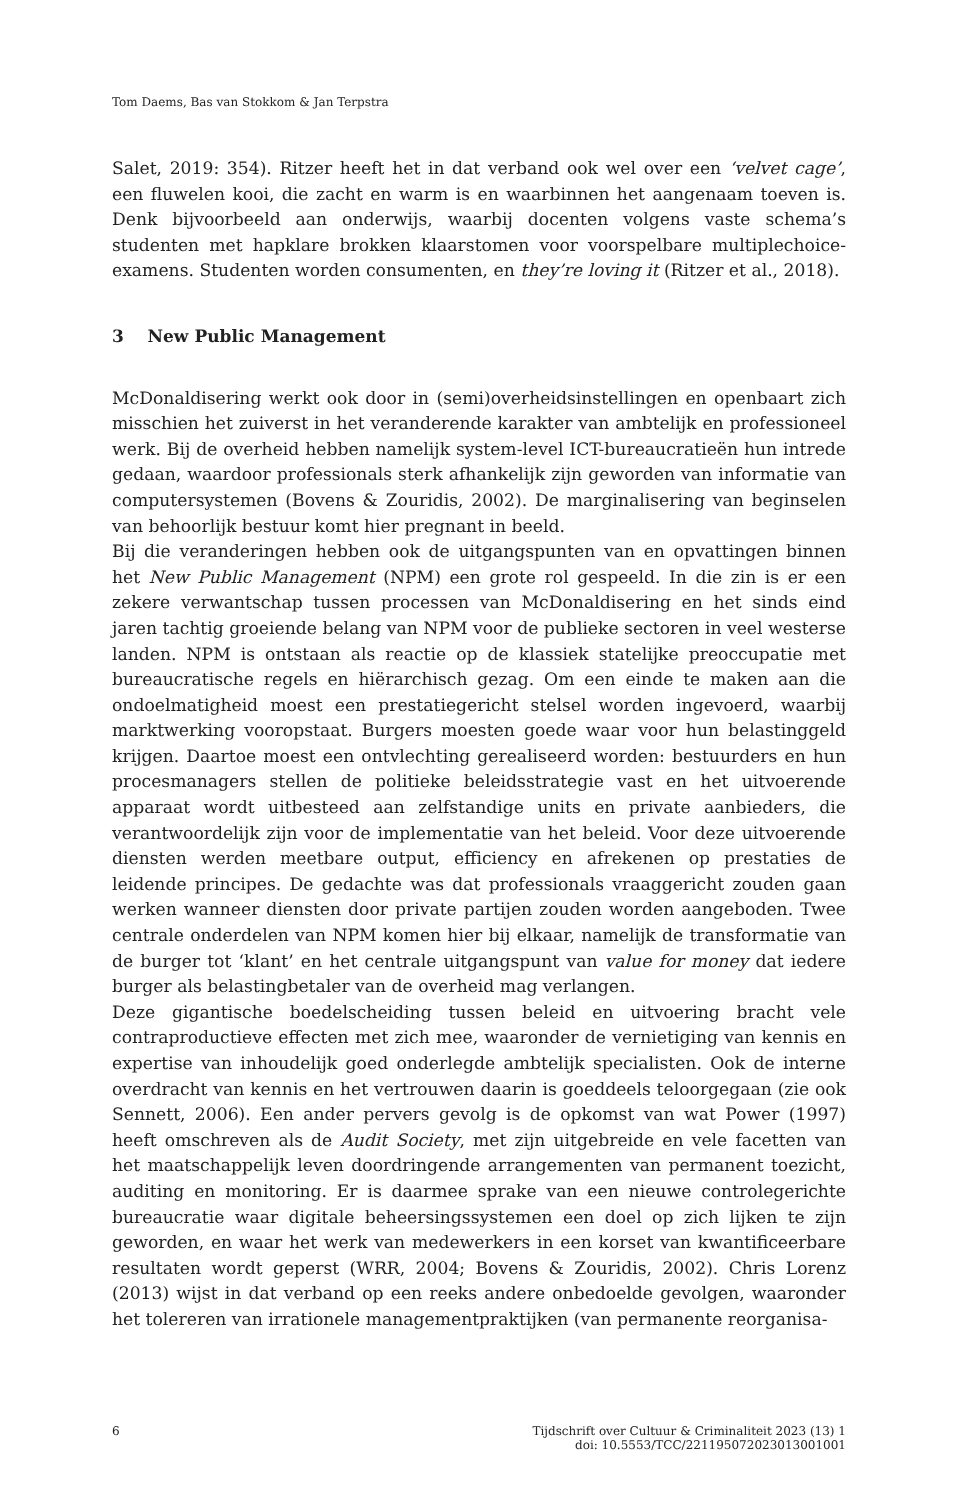Tom Daems, Bas van Stokkom & Jan Terpstra
Salet, 2019: 354). Ritzer heeft het in dat verband ook wel over een ‘velvet cage’, een fluwelen kooi, die zacht en warm is en waarbinnen het aangenaam toeven is. Denk bijvoorbeeld aan onderwijs, waarbij docenten volgens vaste schema’s studenten met hapklare brokken klaarstomen voor voorspelbare multiplechoice-examens. Studenten worden consumenten, en they’re loving it (Ritzer et al., 2018).
3 New Public Management
McDonaldisering werkt ook door in (semi)overheidsinstellingen en openbaart zich misschien het zuiverst in het veranderende karakter van ambtelijk en professioneel werk. Bij de overheid hebben namelijk system-level ICT-bureaucratieën hun intrede gedaan, waardoor professionals sterk afhankelijk zijn geworden van informatie van computersystemen (Bovens & Zouridis, 2002). De marginalisering van beginselen van behoorlijk bestuur komt hier pregnant in beeld.
Bij die veranderingen hebben ook de uitgangspunten van en opvattingen binnen het New Public Management (NPM) een grote rol gespeeld. In die zin is er een zekere verwantschap tussen processen van McDonaldisering en het sinds eind jaren tachtig groeiende belang van NPM voor de publieke sectoren in veel westerse landen. NPM is ontstaan als reactie op de klassiek statelijke preoccupatie met bureaucratische regels en hiërarchisch gezag. Om een einde te maken aan die ondoelmatigheid moest een prestatiegericht stelsel worden ingevoerd, waarbij marktwerking vooropstaat. Burgers moesten goede waar voor hun belastinggeld krijgen. Daartoe moest een ontvlechting gerealiseerd worden: bestuurders en hun procesmanagers stellen de politieke beleidsstrategie vast en het uitvoerende apparaat wordt uitbesteed aan zelfstandige units en private aanbieders, die verantwoordelijk zijn voor de implementatie van het beleid. Voor deze uitvoerende diensten werden meetbare output, efficiency en afrekenen op prestaties de leidende principes. De gedachte was dat professionals vraaggericht zouden gaan werken wanneer diensten door private partijen zouden worden aangeboden. Twee centrale onderdelen van NPM komen hier bij elkaar, namelijk de transformatie van de burger tot ‘klant’ en het centrale uitgangspunt van value for money dat iedere burger als belastingbetaler van de overheid mag verlangen.
Deze gigantische boedelscheiding tussen beleid en uitvoering bracht vele contraproductieve effecten met zich mee, waaronder de vernietiging van kennis en expertise van inhoudelijk goed onderlegde ambtelijk specialisten. Ook de interne overdracht van kennis en het vertrouwen daarin is goeddeels teloorgegaan (zie ook Sennett, 2006). Een ander pervers gevolg is de opkomst van wat Power (1997) heeft omschreven als de Audit Society, met zijn uitgebreide en vele facetten van het maatschappelijk leven doordringende arrangementen van permanent toezicht, auditing en monitoring. Er is daarmee sprake van een nieuwe controlegerichte bureaucratie waar digitale beheersingssystemen een doel op zich lijken te zijn geworden, en waar het werk van medewerkers in een korset van kwantificeerbare resultaten wordt geperst (WRR, 2004; Bovens & Zouridis, 2002). Chris Lorenz (2013) wijst in dat verband op een reeks andere onbedoelde gevolgen, waaronder het tolereren van irrationele managementpraktijken (van permanente reorganisa-
6
Tijdschrift over Cultuur & Criminaliteit 2023 (13) 1
doi: 10.5553/TCC/221195072023013001001